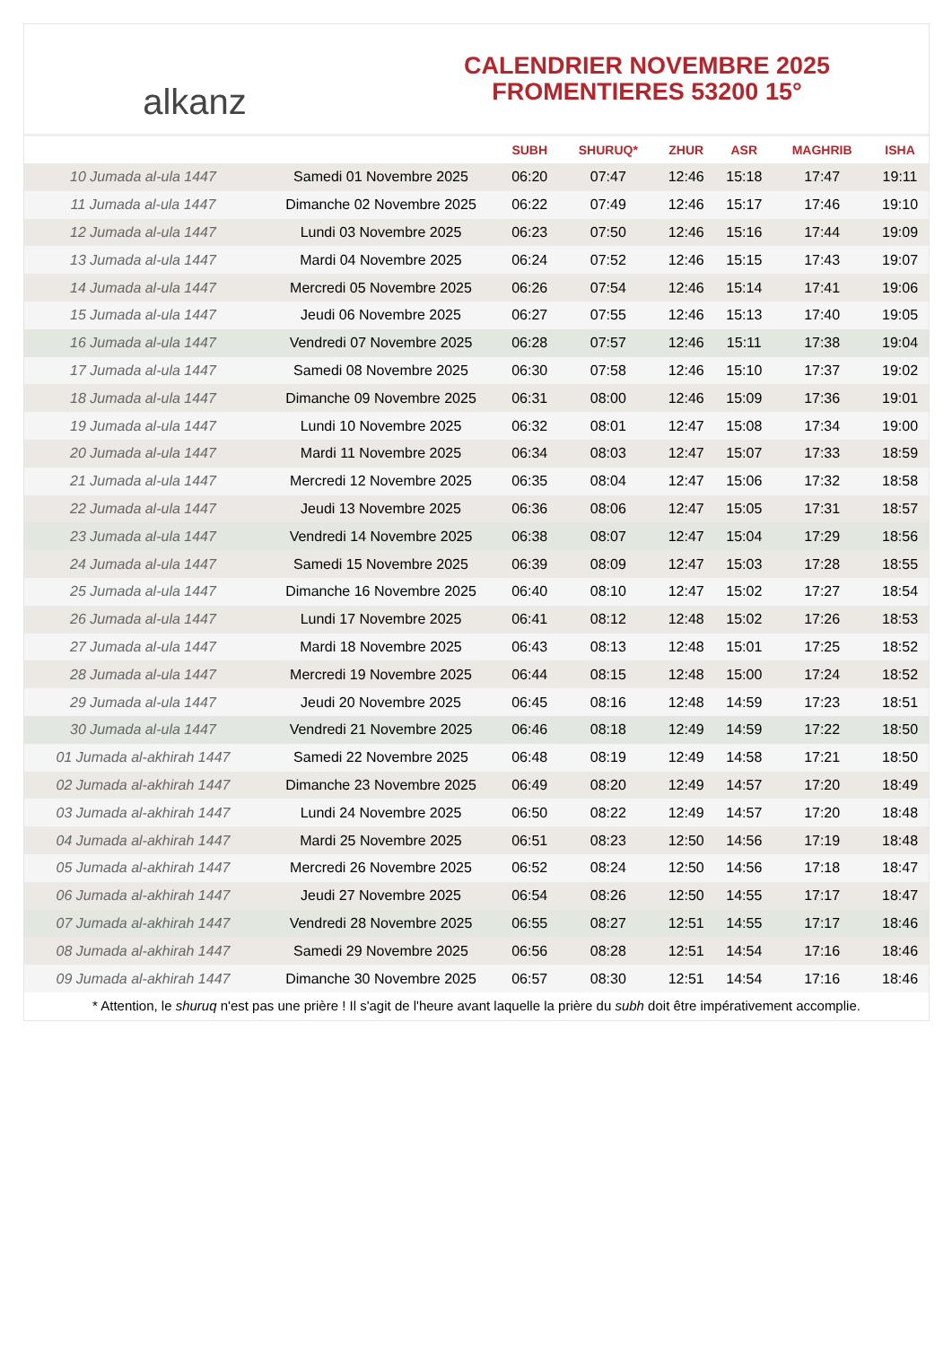alkanz
CALENDRIER NOVEMBRE 2025
FROMENTIERES 53200 15°
| | | SUBH | SHURUQ* | ZHUR | ASR | MAGHRIB | ISHA |
| --- | --- | --- | --- | --- | --- | --- | --- |
| 10 Jumada al-ula 1447 | Samedi 01 Novembre 2025 | 06:20 | 07:47 | 12:46 | 15:18 | 17:47 | 19:11 |
| 11 Jumada al-ula 1447 | Dimanche 02 Novembre 2025 | 06:22 | 07:49 | 12:46 | 15:17 | 17:46 | 19:10 |
| 12 Jumada al-ula 1447 | Lundi 03 Novembre 2025 | 06:23 | 07:50 | 12:46 | 15:16 | 17:44 | 19:09 |
| 13 Jumada al-ula 1447 | Mardi 04 Novembre 2025 | 06:24 | 07:52 | 12:46 | 15:15 | 17:43 | 19:07 |
| 14 Jumada al-ula 1447 | Mercredi 05 Novembre 2025 | 06:26 | 07:54 | 12:46 | 15:14 | 17:41 | 19:06 |
| 15 Jumada al-ula 1447 | Jeudi 06 Novembre 2025 | 06:27 | 07:55 | 12:46 | 15:13 | 17:40 | 19:05 |
| 16 Jumada al-ula 1447 | Vendredi 07 Novembre 2025 | 06:28 | 07:57 | 12:46 | 15:11 | 17:38 | 19:04 |
| 17 Jumada al-ula 1447 | Samedi 08 Novembre 2025 | 06:30 | 07:58 | 12:46 | 15:10 | 17:37 | 19:02 |
| 18 Jumada al-ula 1447 | Dimanche 09 Novembre 2025 | 06:31 | 08:00 | 12:46 | 15:09 | 17:36 | 19:01 |
| 19 Jumada al-ula 1447 | Lundi 10 Novembre 2025 | 06:32 | 08:01 | 12:47 | 15:08 | 17:34 | 19:00 |
| 20 Jumada al-ula 1447 | Mardi 11 Novembre 2025 | 06:34 | 08:03 | 12:47 | 15:07 | 17:33 | 18:59 |
| 21 Jumada al-ula 1447 | Mercredi 12 Novembre 2025 | 06:35 | 08:04 | 12:47 | 15:06 | 17:32 | 18:58 |
| 22 Jumada al-ula 1447 | Jeudi 13 Novembre 2025 | 06:36 | 08:06 | 12:47 | 15:05 | 17:31 | 18:57 |
| 23 Jumada al-ula 1447 | Vendredi 14 Novembre 2025 | 06:38 | 08:07 | 12:47 | 15:04 | 17:29 | 18:56 |
| 24 Jumada al-ula 1447 | Samedi 15 Novembre 2025 | 06:39 | 08:09 | 12:47 | 15:03 | 17:28 | 18:55 |
| 25 Jumada al-ula 1447 | Dimanche 16 Novembre 2025 | 06:40 | 08:10 | 12:47 | 15:02 | 17:27 | 18:54 |
| 26 Jumada al-ula 1447 | Lundi 17 Novembre 2025 | 06:41 | 08:12 | 12:48 | 15:02 | 17:26 | 18:53 |
| 27 Jumada al-ula 1447 | Mardi 18 Novembre 2025 | 06:43 | 08:13 | 12:48 | 15:01 | 17:25 | 18:52 |
| 28 Jumada al-ula 1447 | Mercredi 19 Novembre 2025 | 06:44 | 08:15 | 12:48 | 15:00 | 17:24 | 18:52 |
| 29 Jumada al-ula 1447 | Jeudi 20 Novembre 2025 | 06:45 | 08:16 | 12:48 | 14:59 | 17:23 | 18:51 |
| 30 Jumada al-ula 1447 | Vendredi 21 Novembre 2025 | 06:46 | 08:18 | 12:49 | 14:59 | 17:22 | 18:50 |
| 01 Jumada al-akhirah 1447 | Samedi 22 Novembre 2025 | 06:48 | 08:19 | 12:49 | 14:58 | 17:21 | 18:50 |
| 02 Jumada al-akhirah 1447 | Dimanche 23 Novembre 2025 | 06:49 | 08:20 | 12:49 | 14:57 | 17:20 | 18:49 |
| 03 Jumada al-akhirah 1447 | Lundi 24 Novembre 2025 | 06:50 | 08:22 | 12:49 | 14:57 | 17:20 | 18:48 |
| 04 Jumada al-akhirah 1447 | Mardi 25 Novembre 2025 | 06:51 | 08:23 | 12:50 | 14:56 | 17:19 | 18:48 |
| 05 Jumada al-akhirah 1447 | Mercredi 26 Novembre 2025 | 06:52 | 08:24 | 12:50 | 14:56 | 17:18 | 18:47 |
| 06 Jumada al-akhirah 1447 | Jeudi 27 Novembre 2025 | 06:54 | 08:26 | 12:50 | 14:55 | 17:17 | 18:47 |
| 07 Jumada al-akhirah 1447 | Vendredi 28 Novembre 2025 | 06:55 | 08:27 | 12:51 | 14:55 | 17:17 | 18:46 |
| 08 Jumada al-akhirah 1447 | Samedi 29 Novembre 2025 | 06:56 | 08:28 | 12:51 | 14:54 | 17:16 | 18:46 |
| 09 Jumada al-akhirah 1447 | Dimanche 30 Novembre 2025 | 06:57 | 08:30 | 12:51 | 14:54 | 17:16 | 18:46 |
* Attention, le shuruq n'est pas une prière ! Il s'agit de l'heure avant laquelle la prière du subh doit être impérativement accomplie.